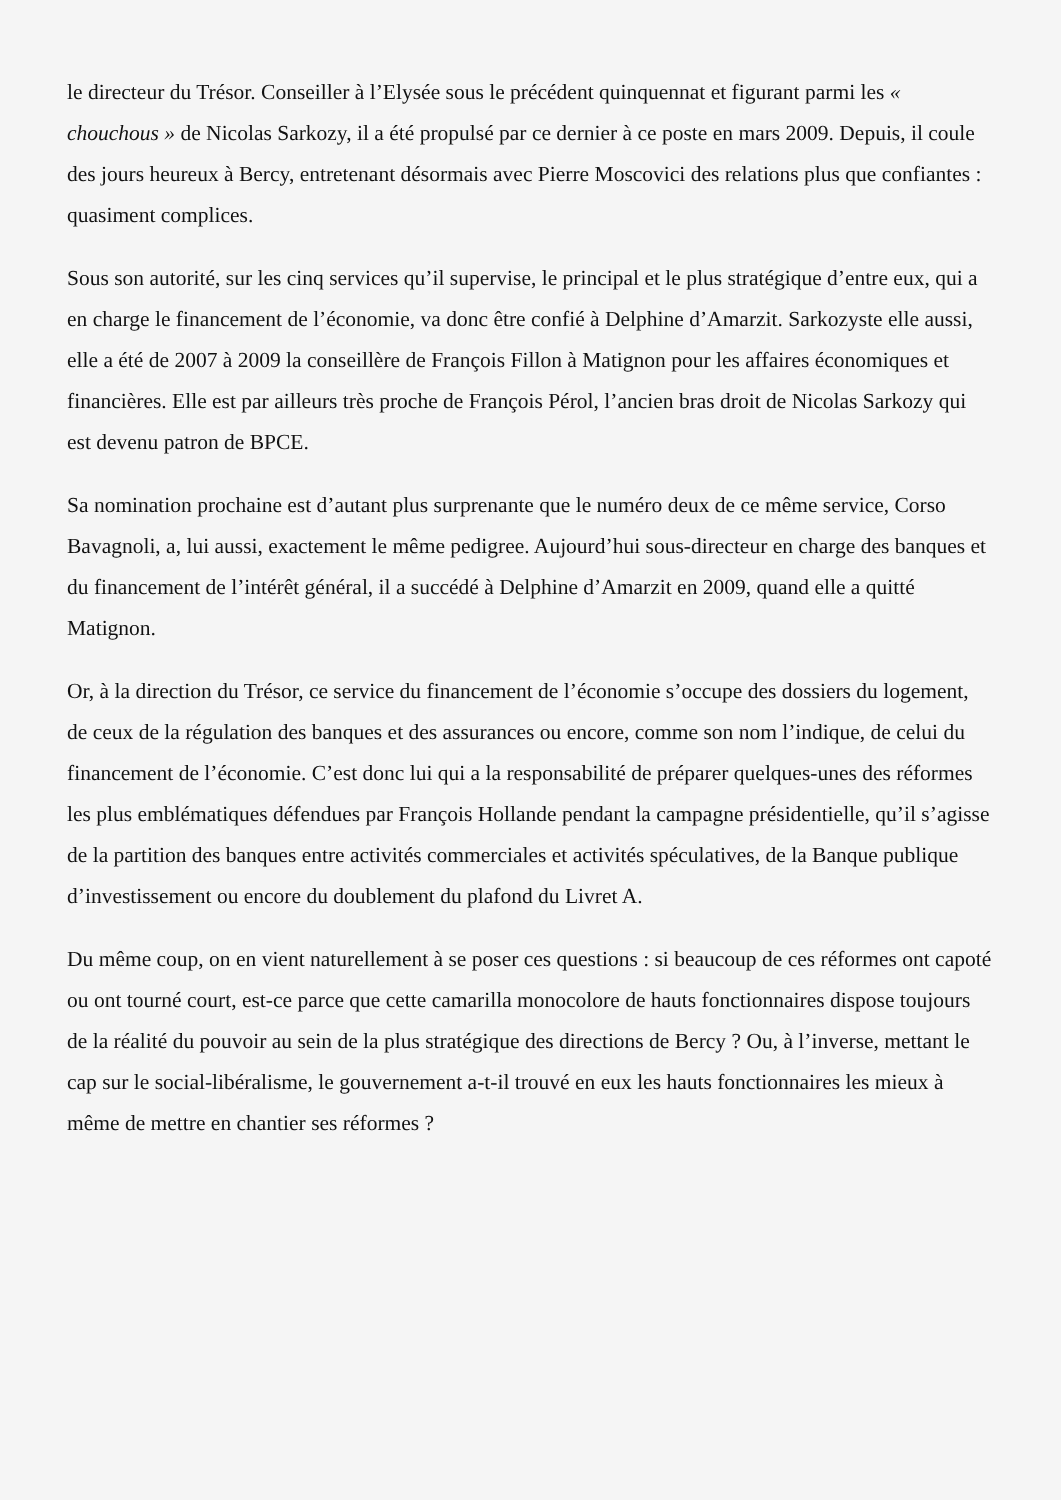le directeur du Trésor. Conseiller à l’Elysée sous le précédent quinquennat et figurant parmi les « chouchous » de Nicolas Sarkozy, il a été propulsé par ce dernier à ce poste en mars 2009. Depuis, il coule des jours heureux à Bercy, entretenant désormais avec Pierre Moscovici des relations plus que confiantes : quasiment complices.
Sous son autorité, sur les cinq services qu’il supervise, le principal et le plus stratégique d’entre eux, qui a en charge le financement de l’économie, va donc être confié à Delphine d’Amarzit. Sarkozyste elle aussi, elle a été de 2007 à 2009 la conseillère de François Fillon à Matignon pour les affaires économiques et financières. Elle est par ailleurs très proche de François Pérol, l’ancien bras droit de Nicolas Sarkozy qui est devenu patron de BPCE.
Sa nomination prochaine est d’autant plus surprenante que le numéro deux de ce même service, Corso Bavagnoli, a, lui aussi, exactement le même pedigree. Aujourd’hui sous-directeur en charge des banques et du financement de l’intérêt général, il a succédé à Delphine d’Amarzit en 2009, quand elle a quitté Matignon.
Or, à la direction du Trésor, ce service du financement de l’économie s’occupe des dossiers du logement, de ceux de la régulation des banques et des assurances ou encore, comme son nom l’indique, de celui du financement de l’économie. C’est donc lui qui a la responsabilité de préparer quelques-unes des réformes les plus emblématiques défendues par François Hollande pendant la campagne présidentielle, qu’il s’agisse de la partition des banques entre activités commerciales et activités spéculatives, de la Banque publique d’investissement ou encore du doublement du plafond du Livret A.
Du même coup, on en vient naturellement à se poser ces questions : si beaucoup de ces réformes ont capoté ou ont tourné court, est-ce parce que cette camarilla monocolore de hauts fonctionnaires dispose toujours de la réalité du pouvoir au sein de la plus stratégique des directions de Bercy ? Ou, à l’inverse, mettant le cap sur le social-libéralisme, le gouvernement a-t-il trouvé en eux les hauts fonctionnaires les mieux à même de mettre en chantier ses réformes ?